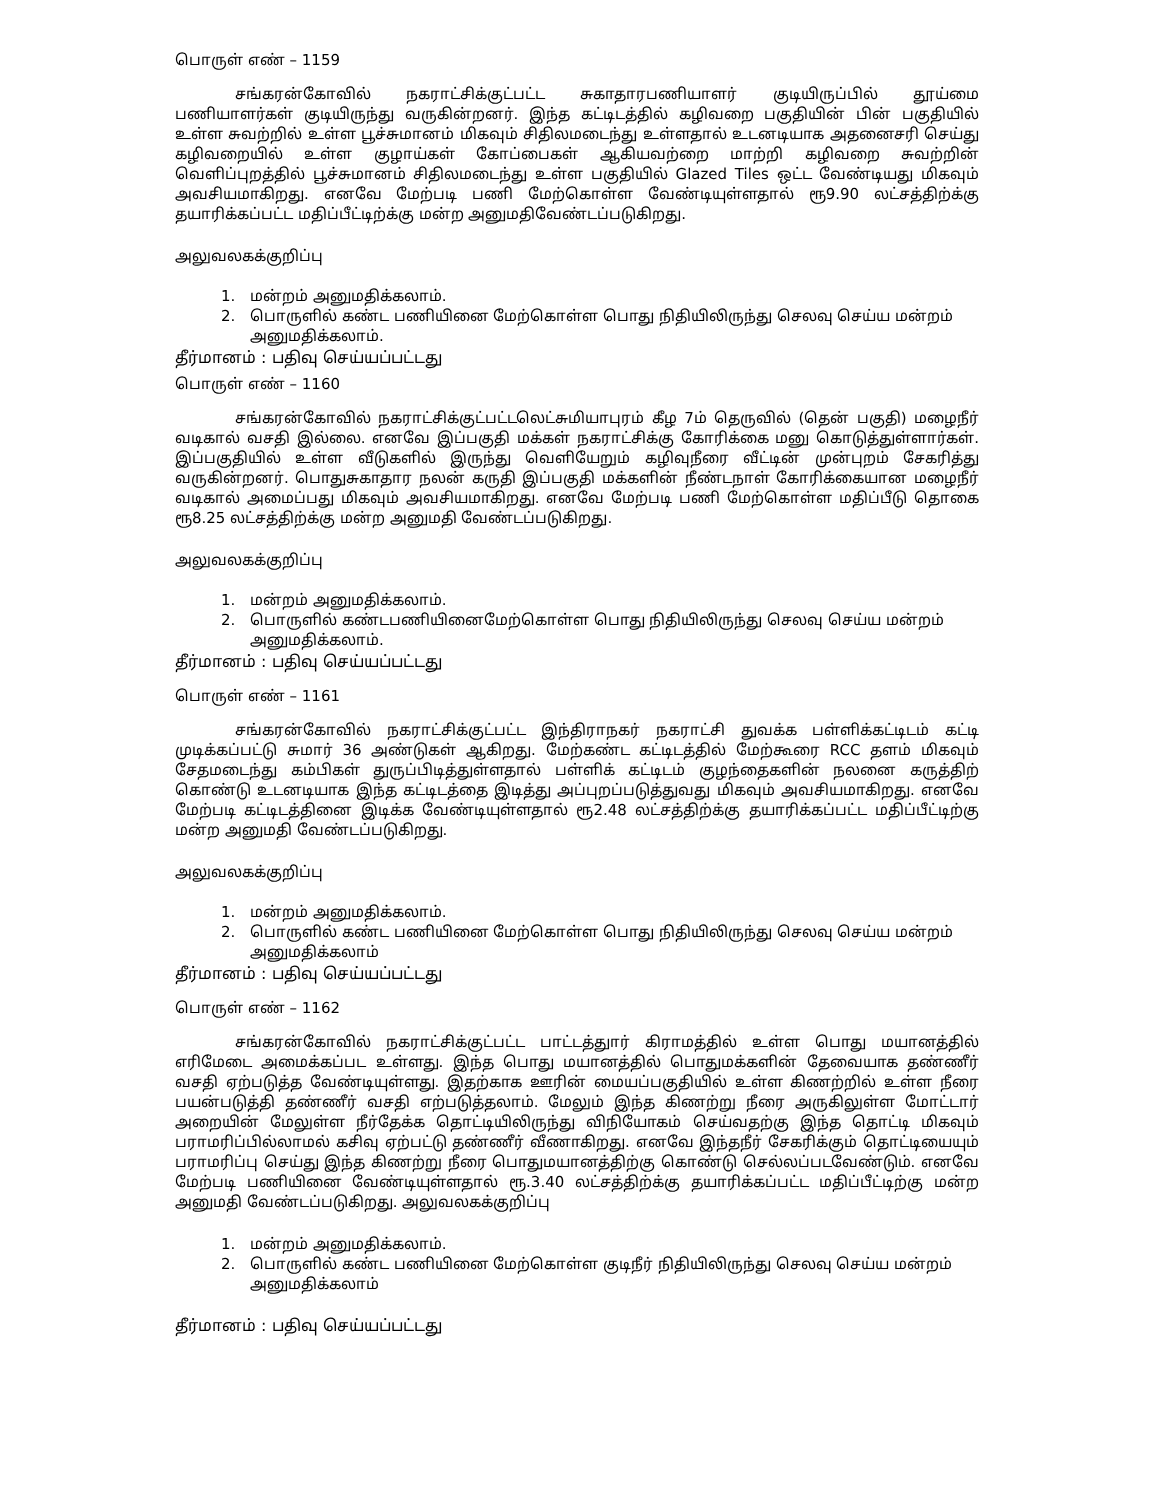பொருள் எண் – 1159
சங்கரன்கோவில் நகராட்சிக்குட்பட்ட சுகாதாரபணியாளர் குடியிருப்பில் தூய்மை பணியாளர்கள் குடியிருந்து வருகின்றனர். இந்த கட்டிடத்தில் கழிவறை பகுதியின் பின் பகுதியில் உள்ள சுவற்றில் உள்ள பூச்சுமானம் மிகவும் சிதிலமடைந்து உள்ளதால் உடனடியாக அதனைசரி செய்து கழிவறையில் உள்ள குழாய்கள் கோப்பைகள் ஆகியவற்றை மாற்றி கழிவறை சுவற்றின் வெளிப்புறத்தில் பூச்சுமானம் சிதிலமடைந்து உள்ள பகுதியில் Glazed Tiles ஒட்ட வேண்டியது மிகவும் அவசியமாகிறது. எனவே மேற்படி பணி மேற்கொள்ள வேண்டியுள்ளதால் ரூ9.90 லட்சத்திற்க்கு தயாரிக்கப்பட்ட மதிப்பீட்டிற்க்கு மன்ற அனுமதிவேண்டப்படுகிறது.
அலுவலகக்குறிப்பு
1. மன்றம் அனுமதிக்கலாம்.
2. பொருளில் கண்ட பணியினை மேற்கொள்ள பொது நிதியிலிருந்து செலவு செய்ய மன்றம் அனுமதிக்கலாம்.
தீர்மானம் : பதிவு செய்யப்பட்டது
பொருள் எண் – 1160
சங்கரன்கோவில் நகராட்சிக்குட்பட்டலெட்சுமியாபுரம் கீழ 7ம் தெருவில் (தென் பகுதி) மழைநீர் வடிகால் வசதி இல்லை. எனவே இப்பகுதி மக்கள் நகராட்சிக்கு கோரிக்கை மனு கொடுத்துள்ளார்கள். இப்பகுதியில் உள்ள வீடுகளில் இருந்து வெளியேறும் கழிவுநீரை வீட்டின் முன்புறம் சேகரித்து வருகின்றனர். பொதுசுகாதார நலன் கருதி இப்பகுதி மக்களின் நீண்டநாள் கோரிக்கையான மழைநீர் வடிகால் அமைப்பது மிகவும் அவசியமாகிறது. எனவே மேற்படி பணி மேற்கொள்ள மதிப்பீடு தொகை ரூ8.25 லட்சத்திற்க்கு மன்ற அனுமதி வேண்டப்படுகிறது.
அலுவலகக்குறிப்பு
1. மன்றம் அனுமதிக்கலாம்.
2. பொருளில் கண்டபணியினைமேற்கொள்ள பொது நிதியிலிருந்து செலவு செய்ய மன்றம் அனுமதிக்கலாம்.
தீர்மானம் : பதிவு செய்யப்பட்டது
பொருள் எண் – 1161
சங்கரன்கோவில் நகராட்சிக்குட்பட்ட இந்திராநகர் நகராட்சி துவக்க பள்ளிக்கட்டிடம் கட்டி முடிக்கப்பட்டு சுமார் 36 அண்டுகள் ஆகிறது. மேற்கண்ட கட்டிடத்தில் மேற்கூரை RCC தளம் மிகவும் சேதமடைந்து கம்பிகள் துருப்பிடித்துள்ளதால் பள்ளிக் கட்டிடம் குழந்தைகளின் நலனை கருத்திற் கொண்டு உடனடியாக இந்த கட்டிடத்தை இடித்து அப்புறப்படுத்துவது மிகவும் அவசியமாகிறது. எனவே மேற்படி கட்டிடத்தினை இடிக்க வேண்டியுள்ளதால் ரூ2.48 லட்சத்திற்க்கு தயாரிக்கப்பட்ட மதிப்பீட்டிற்கு மன்ற அனுமதி வேண்டப்படுகிறது.
அலுவலகக்குறிப்பு
1. மன்றம் அனுமதிக்கலாம்.
2. பொருளில் கண்ட பணியினை மேற்கொள்ள பொது நிதியிலிருந்து செலவு செய்ய மன்றம் அனுமதிக்கலாம்
தீர்மானம் : பதிவு செய்யப்பட்டது
பொருள் எண் – 1162
சங்கரன்கோவில் நகராட்சிக்குட்பட்ட பாட்டத்துார் கிராமத்தில் உள்ள பொது மயானத்தில் எரிமேடை அமைக்கப்பட உள்ளது. இந்த பொது மயானத்தில் பொதுமக்களின் தேவையாக தண்ணீர் வசதி ஏற்படுத்த வேண்டியுள்ளது. இதற்காக ஊரின் மையப்பகுதியில் உள்ள கிணற்றில் உள்ள நீரை பயன்படுத்தி தண்ணீர் வசதி எற்படுத்தலாம். மேலும் இந்த கிணற்று நீரை அருகிலுள்ள மோட்டார் அறையின் மேலுள்ள நீர்தேக்க தொட்டியிலிருந்து விநியோகம் செய்வதற்கு இந்த தொட்டி மிகவும் பராமரிப்பில்லாமல் கசிவு ஏற்பட்டு தண்ணீர் வீணாகிறது. எனவே இந்தநீர் சேகரிக்கும் தொட்டியையும் பராமரிப்பு செய்து இந்த கிணற்று நீரை பொதுமயானத்திற்கு கொண்டு செல்லப்படவேண்டும். எனவே மேற்படி பணியினை வேண்டியுள்ளதால் ரூ.3.40 லட்சத்திற்க்கு தயாரிக்கப்பட்ட மதிப்பீட்டிற்கு மன்ற அனுமதி வேண்டப்படுகிறது. அலுவலகக்குறிப்பு
1. மன்றம் அனுமதிக்கலாம்.
2. பொருளில் கண்ட பணியினை மேற்கொள்ள குடிநீர் நிதியிலிருந்து செலவு செய்ய மன்றம் அனுமதிக்கலாம்
தீர்மானம் : பதிவு செய்யப்பட்டது